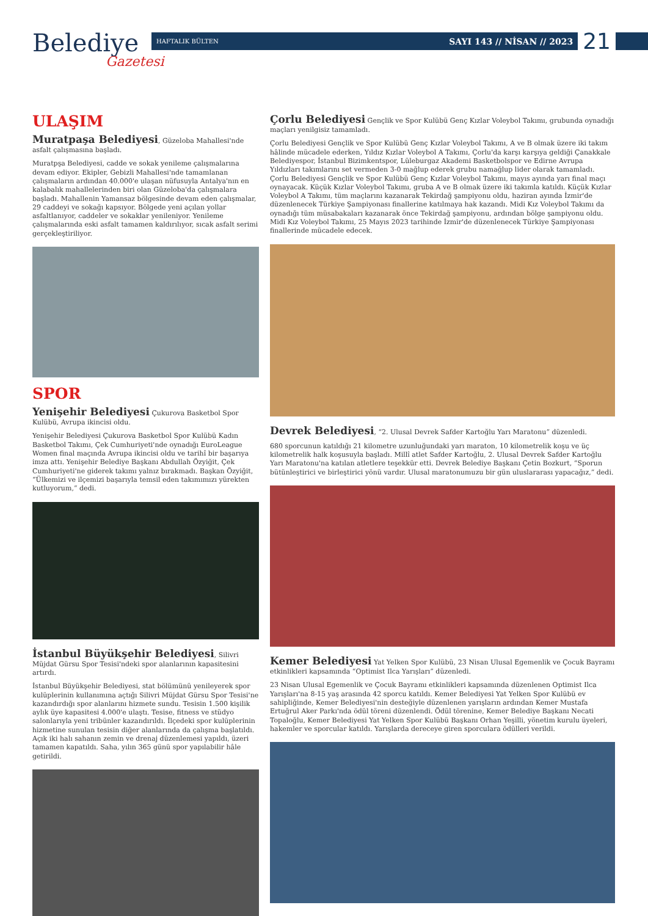Belediye
Gazetesi
HAFTALIK BÜLTEN SAYI 143 // NİSAN // 2023
21
ULAŞIM
Muratpaşa Belediyesi, Güzeloba Mahallesi'nde asfalt çalışmasına başladı.
Muratpşa Belediyesi, cadde ve sokak yenileme çalışmalarına devam ediyor. Ekipler, Gebizli Mahallesi'nde tamamlanan çalışmaların ardından 40.000'e ulaşan nüfusuyla Antalya'nın en kalabalık mahallelerinden biri olan Güzeloba'da çalışmalara başladı. Mahallenin Yamansaz bölgesinde devam eden çalışmalar, 29 caddeyi ve sokağı kapsıyor. Bölgede yeni açılan yollar asfaltlanıyor, caddeler ve sokaklar yenileniyor. Yenileme çalışmalarında eski asfalt tamamen kaldırılıyor, sıcak asfalt serimi gerçekleştiriliyor.
SPOR
Yenişehir Belediyesi Çukurova Basketbol Spor Kulübü, Avrupa ikincisi oldu.
Yenişehir Belediyesi Çukurova Basketbol Spor Kulübü Kadın Basketbol Takımı, Çek Cumhuriyeti'nde oynadığı EuroLeague Women final maçında Avrupa ikincisi oldu ve tarihî bir başarıya imza attı. Yenişehir Belediye Başkanı Abdullah Özyiğit, Çek Cumhuriyeti'ne giderek takımı yalnız bırakmadı. Başkan Özyiğit, “Ülkemizi ve ilçemizi başarıyla temsil eden takımımızı yürekten kutluyorum,” dedi.
İstanbul Büyükşehir Belediyesi, Silivri Müjdat Gürsu Spor Tesisi'ndeki spor alanlarının kapasitesini artırdı.
İstanbul Büyükşehir Belediyesi, stat bölümünü yenileyerek spor kulüplerinin kullanımına açtığı Silivri Müjdat Gürsu Spor Tesisi'ne kazandırdığı spor alanlarını hizmete sundu. Tesisin 1.500 kişilik aylık üye kapasitesi 4.000'e ulaştı. Tesise, fitness ve stüdyo salonlarıyla yeni tribünler kazandırıldı. İlçedeki spor kulüplerinin hizmetine sunulan tesisin diğer alanlarında da çalışma başlatıldı. Açık iki halı sahanın zemin ve drenaj düzenlemesi yapıldı, üzeri tamamen kapatıldı. Saha, yılın 365 günü spor yapılabilir hâle getirildi.
Çorlu Belediyesi Gençlik ve Spor Kulübü Genç Kızlar Voleybol Takımı, grubunda oynadığı maçları yenilgisiz tamamladı.
Çorlu Belediyesi Gençlik ve Spor Kulübü Genç Kızlar Voleybol Takımı, A ve B olmak üzere iki takım hâlinde mücadele ederken, Yıldız Kızlar Voleybol A Takımı, Çorlu'da karşı karşıya geldiği Çanakkale Belediyespor, İstanbul Bizimkentspor, Lüleburgaz Akademi Basketbolspor ve Edirne Avrupa Yıldızları takımlarını set vermeden 3-0 mağlup ederek grubu namağlup lider olarak tamamladı. Çorlu Belediyesi Gençlik ve Spor Kulübü Genç Kızlar Voleybol Takımı, mayıs ayında yarı final maçı oynayacak. Küçük Kızlar Voleybol Takımı, gruba A ve B olmak üzere iki takımla katıldı. Küçük Kızlar Voleybol A Takımı, tüm maçlarını kazanarak Tekirdağ şampiyonu oldu, haziran ayında İzmir'de düzenlenecek Türkiye Şampiyonası finallerine katılmaya hak kazandı. Midi Kız Voleybol Takımı da oynadığı tüm müsabakaları kazanarak önce Tekirdağ şampiyonu, ardından bölge şampiyonu oldu. Midi Kız Voleybol Takımı, 25 Mayıs 2023 tarihinde İzmir'de düzenlenecek Türkiye Şampiyonası finallerinde mücadele edecek.
Devrek Belediyesi, “2. Ulusal Devrek Safder Kartoğlu Yarı Maratonu” düzenledi.
680 sporcunun katıldığı 21 kilometre uzunluğundaki yarı maraton, 10 kilometrelik koşu ve üç kilometrelik halk koşusuyla başladı. Millî atlet Safder Kartoğlu, 2. Ulusal Devrek Safder Kartoğlu Yarı Maratonu'na katılan atletlere teşekkür etti. Devrek Belediye Başkanı Çetin Bozkurt, “Sporun bütünleştirici ve birleştirici yönü vardır. Ulusal maratonumuzu bir gün uluslararası yapacağız,” dedi.
Kemer Belediyesi Yat Yelken Spor Kulübü, 23 Nisan Ulusal Egemenlik ve Çocuk Bayramı etkinlikleri kapsamında “Optimist Ilca Yarışları” düzenledi.
23 Nisan Ulusal Egemenlik ve Çocuk Bayramı etkinlikleri kapsamında düzenlenen Optimist Ilca Yarışları'na 8-15 yaş arasında 42 sporcu katıldı. Kemer Belediyesi Yat Yelken Spor Kulübü ev sahipliğinde, Kemer Belediyesi'nin desteğiyle düzenlenen yarışların ardından Kemer Mustafa Ertuğrul Aker Parkı'nda ödül töreni düzenlendi. Ödül törenine, Kemer Belediye Başkanı Necati Topaloğlu, Kemer Belediyesi Yat Yelken Spor Kulübü Başkanı Orhan Yeşilli, yönetim kurulu üyeleri, hakemler ve sporcular katıldı. Yarışlarda dereceye giren sporculara ödülleri verildi.